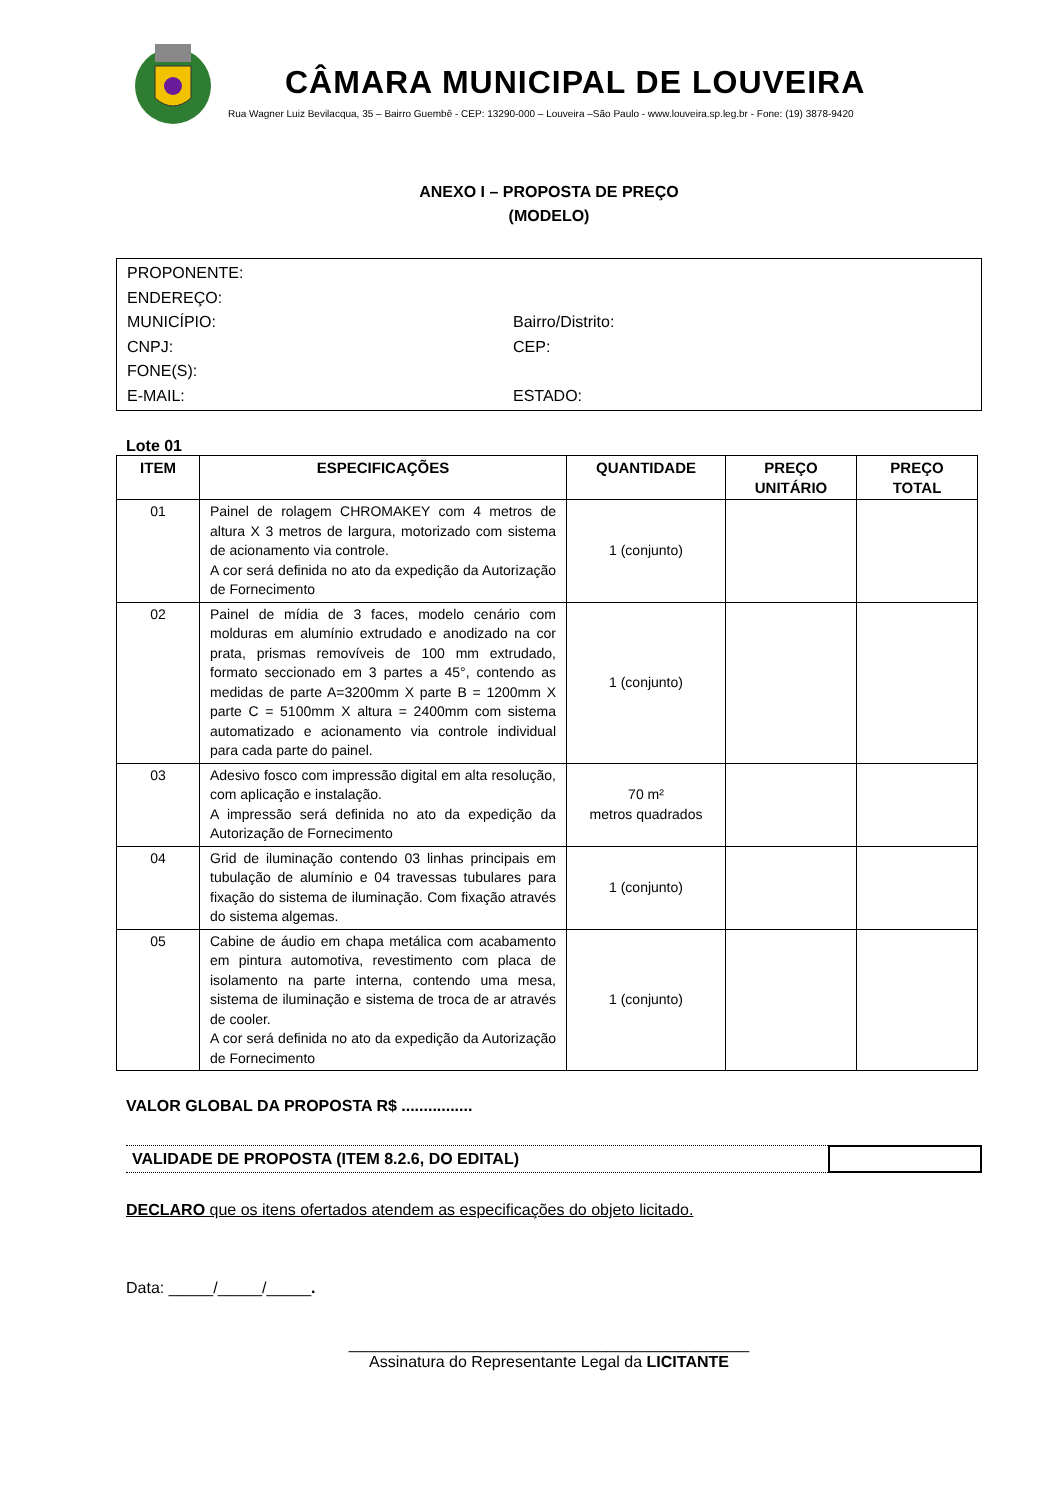CÂMARA MUNICIPAL DE LOUVEIRA
Rua Wagner Luiz Bevilacqua, 35 – Bairro Guembê - CEP: 13290-000 – Louveira –São Paulo - www.louveira.sp.leg.br - Fone: (19) 3878-9420
ANEXO I – PROPOSTA DE PREÇO
(MODELO)
PROPONENTE:
ENDEREÇO:
MUNICÍPIO: Bairro/Distrito:
CNPJ: CEP:
FONE(S):
E-MAIL: ESTADO:
Lote 01
| ITEM | ESPECIFICAÇÕES | QUANTIDADE | PREÇO UNITÁRIO | PREÇO TOTAL |
| --- | --- | --- | --- | --- |
| 01 | Painel de rolagem CHROMAKEY com 4 metros de altura X 3 metros de largura, motorizado com sistema de acionamento via controle. A cor será definida no ato da expedição da Autorização de Fornecimento | 1 (conjunto) | | |
| 02 | Painel de mídia de 3 faces, modelo cenário com molduras em alumínio extrudado e anodizado na cor prata, prismas removíveis de 100 mm extrudado, formato seccionado em 3 partes a 45°, contendo as medidas de parte A=3200mm X parte B = 1200mm X parte C = 5100mm X altura = 2400mm com sistema automatizado e acionamento via controle individual para cada parte do painel. | 1 (conjunto) | | |
| 03 | Adesivo fosco com impressão digital em alta resolução, com aplicação e instalação. A impressão será definida no ato da expedição da Autorização de Fornecimento | 70 m² metros quadrados | | |
| 04 | Grid de iluminação contendo 03 linhas principais em tubulação de alumínio e 04 travessas tubulares para fixação do sistema de iluminação. Com fixação através do sistema algemas. | 1 (conjunto) | | |
| 05 | Cabine de áudio em chapa metálica com acabamento em pintura automotiva, revestimento com placa de isolamento na parte interna, contendo uma mesa, sistema de iluminação e sistema de troca de ar através de cooler. A cor será definida no ato da expedição da Autorização de Fornecimento | 1 (conjunto) | | |
VALOR GLOBAL DA PROPOSTA R$ ................
VALIDADE DE PROPOSTA (ITEM 8.2.6, DO EDITAL)
DECLARO que os itens ofertados atendem as especificações do objeto licitado.
Data: _____/_____/_____.
_____________________________________________
Assinatura do Representante Legal da LICITANTE